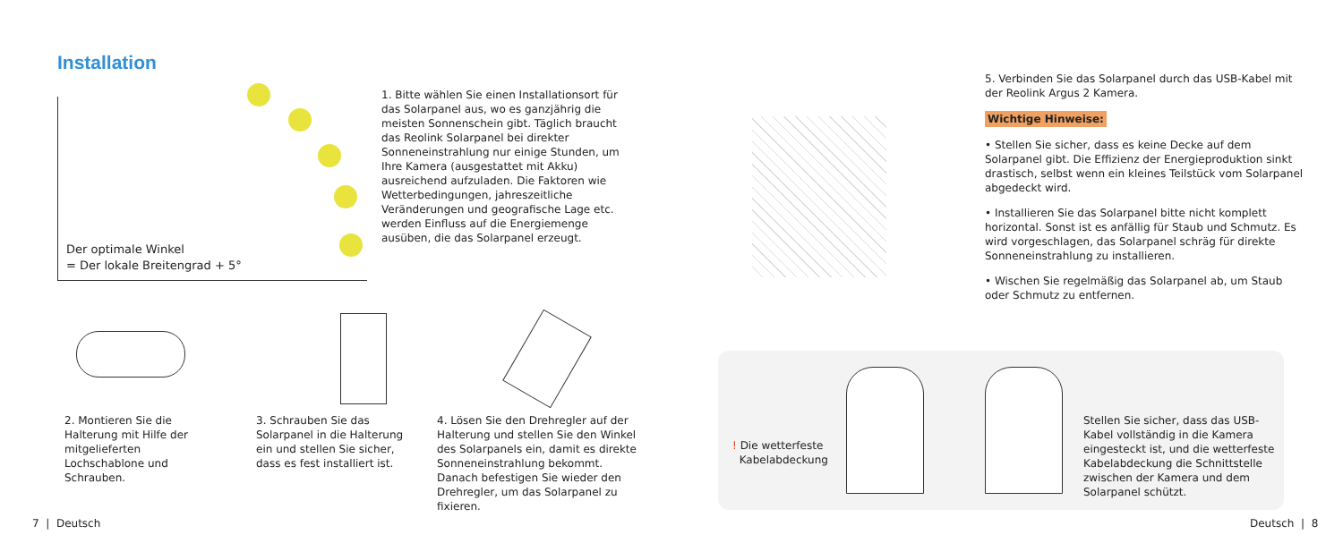Installation
Der optimale Winkel
= Der lokale Breitengrad + 5°
1. Bitte wählen Sie einen Installationsort für das Solarpanel aus, wo es ganzjährig die meisten Sonnenschein gibt. Täglich braucht das Reolink Solarpanel bei direkter Sonneneinstrahlung nur einige Stunden, um Ihre Kamera (ausgestattet mit Akku) ausreichend aufzuladen. Die Faktoren wie Wetterbedingungen, jahreszeitliche Veränderungen und geografische Lage etc. werden Einfluss auf die Energiemenge ausüben, die das Solarpanel erzeugt.
5. Verbinden Sie das Solarpanel durch das USB-Kabel mit der Reolink Argus 2 Kamera.
Wichtige Hinweise:
• Stellen Sie sicher, dass es keine Decke auf dem Solarpanel gibt. Die Effizienz der Energieproduktion sinkt drastisch, selbst wenn ein kleines Teilstück vom Solarpanel abgedeckt wird.
• Installieren Sie das Solarpanel bitte nicht komplett horizontal. Sonst ist es anfällig für Staub und Schmutz. Es wird vorgeschlagen, das Solarpanel schräg für direkte Sonneneinstrahlung zu installieren.
• Wischen Sie regelmäßig das Solarpanel ab, um Staub oder Schmutz zu entfernen.
2. Montieren Sie die Halterung mit Hilfe der mitgelieferten Lochschablone und Schrauben.
3. Schrauben Sie das Solarpanel in die Halterung ein und stellen Sie sicher, dass es fest installiert ist.
4. Lösen Sie den Drehregler auf der Halterung und stellen Sie den Winkel des Solarpanels ein, damit es direkte Sonneneinstrahlung bekommt. Danach befestigen Sie wieder den Drehregler, um das Solarpanel zu fixieren.
! Die wetterfeste
Kabelabdeckung
Stellen Sie sicher, dass das USB-Kabel vollständig in die Kamera eingesteckt ist, und die wetterfeste Kabelabdeckung die Schnittstelle zwischen der Kamera und dem Solarpanel schützt.
7 | Deutsch Deutsch | 8